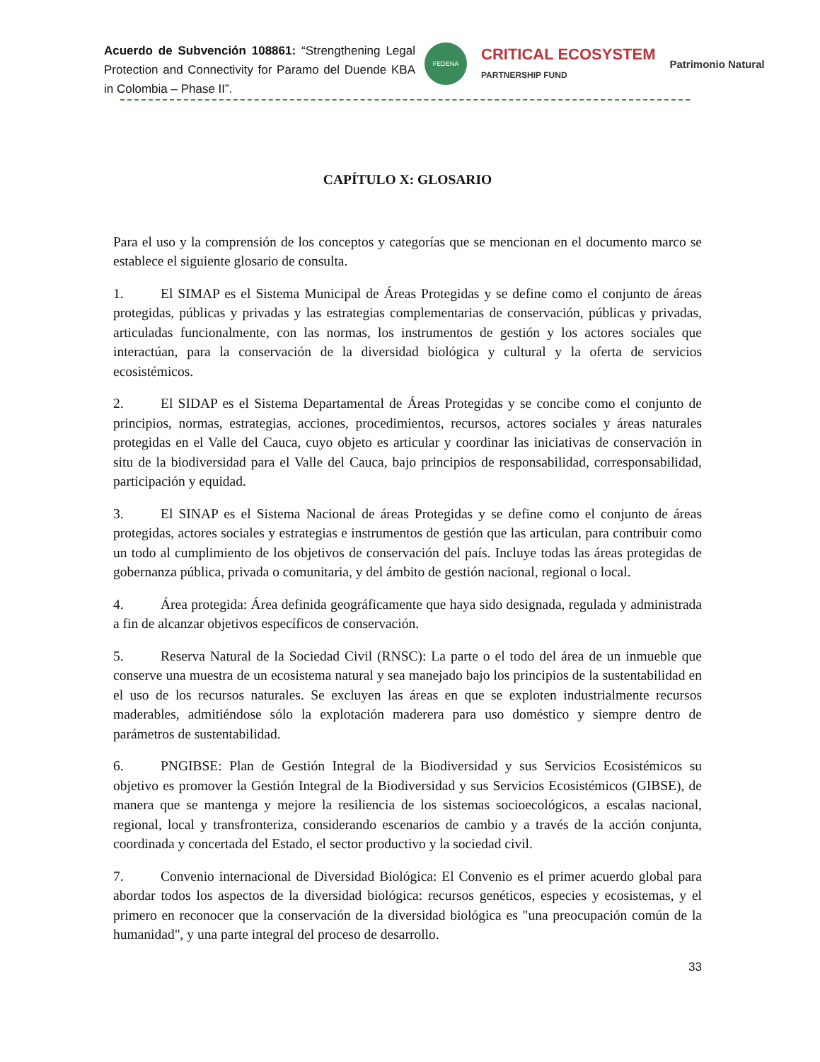Acuerdo de Subvención 108861: “Strengthening Legal Protection and Connectivity for Paramo del Duende KBA in Colombia – Phase II”.
FEDENA
CRITICAL ECOSYSTEM
PARTNERSHIP FUND
Patrimonio Natural
CAPÍTULO X: GLOSARIO
Para el uso y la comprensión de los conceptos y categorías que se mencionan en el documento marco se establece el siguiente glosario de consulta.
1. El SIMAP es el Sistema Municipal de Áreas Protegidas y se define como el conjunto de áreas protegidas, públicas y privadas y las estrategias complementarias de conservación, públicas y privadas, articuladas funcionalmente, con las normas, los instrumentos de gestión y los actores sociales que interactúan, para la conservación de la diversidad biológica y cultural y la oferta de servicios ecosistémicos.
2. El SIDAP es el Sistema Departamental de Áreas Protegidas y se concibe como el conjunto de principios, normas, estrategias, acciones, procedimientos, recursos, actores sociales y áreas naturales protegidas en el Valle del Cauca, cuyo objeto es articular y coordinar las iniciativas de conservación in situ de la biodiversidad para el Valle del Cauca, bajo principios de responsabilidad, corresponsabilidad, participación y equidad.
3. El SINAP es el Sistema Nacional de áreas Protegidas y se define como el conjunto de áreas protegidas, actores sociales y estrategias e instrumentos de gestión que las articulan, para contribuir como un todo al cumplimiento de los objetivos de conservación del país. Incluye todas las áreas protegidas de gobernanza pública, privada o comunitaria, y del ámbito de gestión nacional, regional o local.
4. Área protegida: Área definida geográficamente que haya sido designada, regulada y administrada a fin de alcanzar objetivos específicos de conservación.
5. Reserva Natural de la Sociedad Civil (RNSC): La parte o el todo del área de un inmueble que conserve una muestra de un ecosistema natural y sea manejado bajo los principios de la sustentabilidad en el uso de los recursos naturales. Se excluyen las áreas en que se exploten industrialmente recursos maderables, admitiéndose sólo la explotación maderera para uso doméstico y siempre dentro de parámetros de sustentabilidad.
6. PNGIBSE: Plan de Gestión Integral de la Biodiversidad y sus Servicios Ecosistémicos su objetivo es promover la Gestión Integral de la Biodiversidad y sus Servicios Ecosistémicos (GIBSE), de manera que se mantenga y mejore la resiliencia de los sistemas socioecológicos, a escalas nacional, regional, local y transfronteriza, considerando escenarios de cambio y a través de la acción conjunta, coordinada y concertada del Estado, el sector productivo y la sociedad civil.
7. Convenio internacional de Diversidad Biológica: El Convenio es el primer acuerdo global para abordar todos los aspectos de la diversidad biológica: recursos genéticos, especies y ecosistemas, y el primero en reconocer que la conservación de la diversidad biológica es "una preocupación común de la humanidad", y una parte integral del proceso de desarrollo.
33